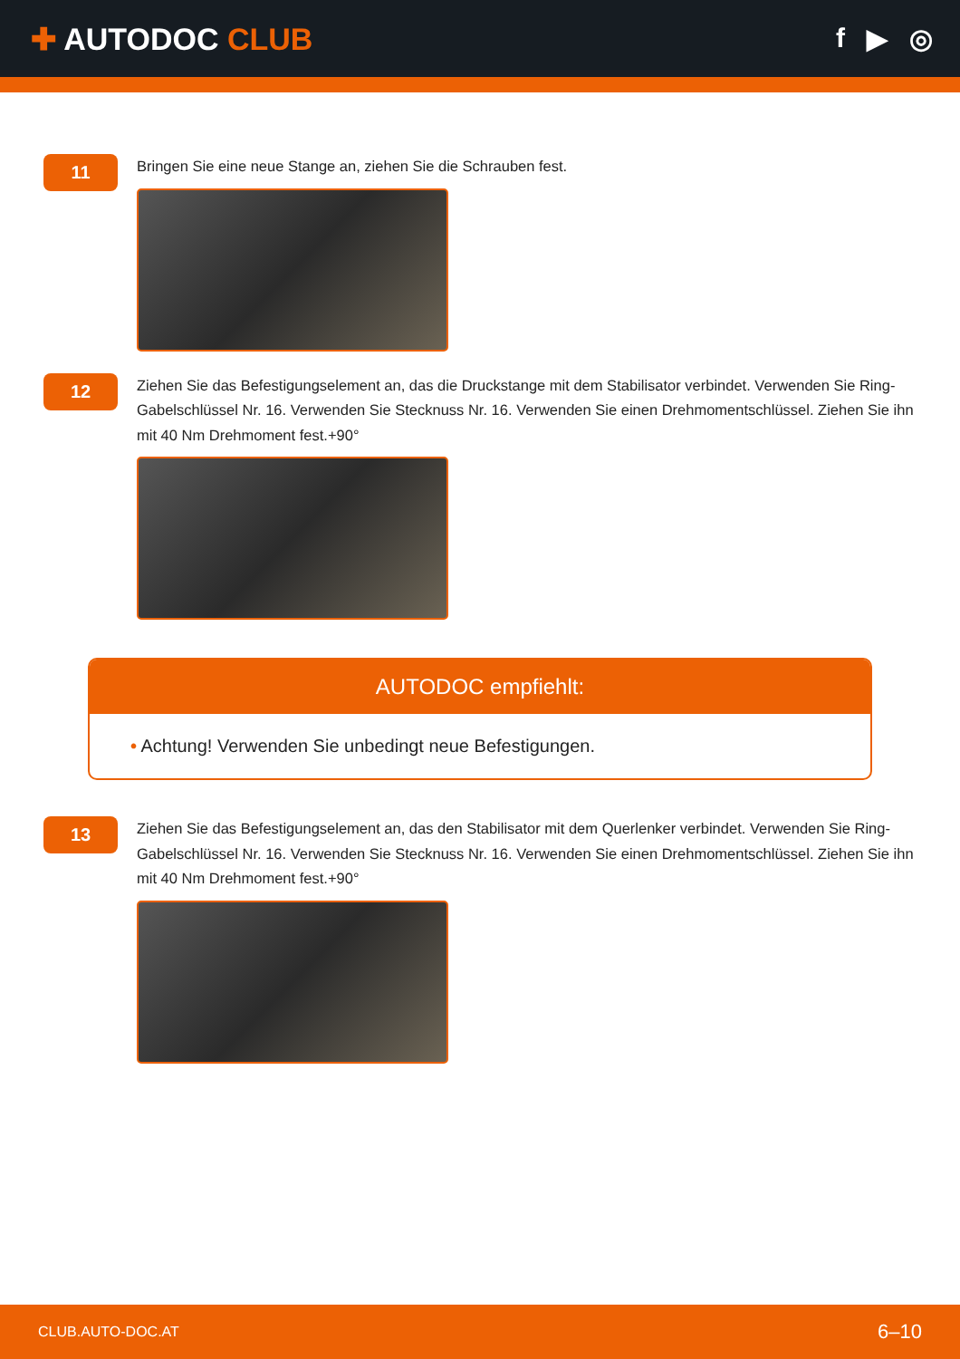✚ AUTODOC CLUB f ▶ ◎
11
Bringen Sie eine neue Stange an, ziehen Sie die Schrauben fest.
12
Ziehen Sie das Befestigungselement an, das die Druckstange mit dem Stabilisator verbindet. Verwenden Sie Ring-Gabelschlüssel Nr. 16. Verwenden Sie Stecknuss Nr. 16. Verwenden Sie einen Drehmomentschlüssel. Ziehen Sie ihn mit 40 Nm Drehmoment fest.+90°
AUTODOC empfiehlt:
• Achtung! Verwenden Sie unbedingt neue Befestigungen.
13
Ziehen Sie das Befestigungselement an, das den Stabilisator mit dem Querlenker verbindet. Verwenden Sie Ring-Gabelschlüssel Nr. 16. Verwenden Sie Stecknuss Nr. 16. Verwenden Sie einen Drehmomentschlüssel. Ziehen Sie ihn mit 40 Nm Drehmoment fest.+90°
CLUB.AUTO-DOC.AT 6–10